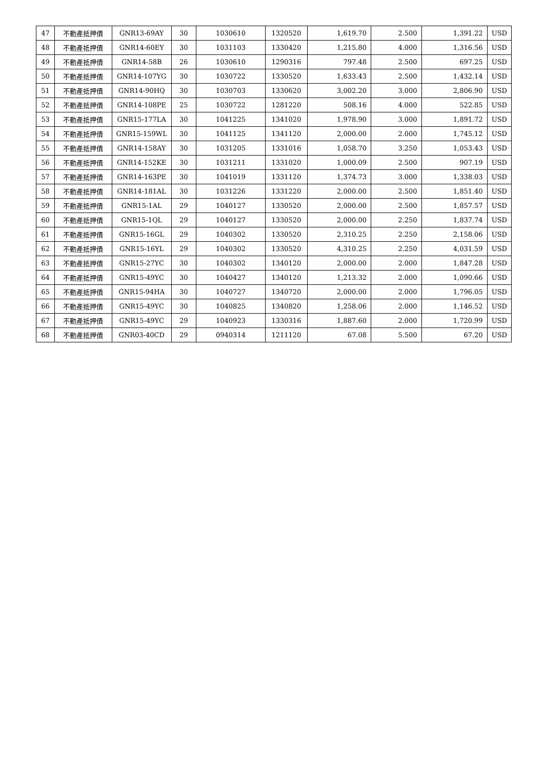| 47 | 不動產抵押債 | GNR13-69AY | 30 | 1030610 | 1320520 | 1,619.70 | 2.500 | 1,391.22 | USD |
| 48 | 不動產抵押債 | GNR14-60EY | 30 | 1031103 | 1330420 | 1,215.80 | 4.000 | 1,316.56 | USD |
| 49 | 不動產抵押債 | GNR14-58B | 26 | 1030610 | 1290316 | 797.48 | 2.500 | 697.25 | USD |
| 50 | 不動產抵押債 | GNR14-107YG | 30 | 1030722 | 1330520 | 1,633.43 | 2.500 | 1,432.14 | USD |
| 51 | 不動產抵押債 | GNR14-90HQ | 30 | 1030703 | 1330620 | 3,002.20 | 3.000 | 2,806.90 | USD |
| 52 | 不動產抵押債 | GNR14-108PE | 25 | 1030722 | 1281220 | 508.16 | 4.000 | 522.85 | USD |
| 53 | 不動產抵押債 | GNR15-177LA | 30 | 1041225 | 1341020 | 1,978.90 | 3.000 | 1,891.72 | USD |
| 54 | 不動產抵押債 | GNR15-159WL | 30 | 1041125 | 1341120 | 2,000.00 | 2.000 | 1,745.12 | USD |
| 55 | 不動產抵押債 | GNR14-158AY | 30 | 1031205 | 1331016 | 1,058.70 | 3.250 | 1,053.43 | USD |
| 56 | 不動產抵押債 | GNR14-152KE | 30 | 1031211 | 1331020 | 1,000.09 | 2.500 | 907.19 | USD |
| 57 | 不動產抵押債 | GNR14-163PE | 30 | 1041019 | 1331120 | 1,374.73 | 3.000 | 1,338.03 | USD |
| 58 | 不動產抵押債 | GNR14-181AL | 30 | 1031226 | 1331220 | 2,000.00 | 2.500 | 1,851.40 | USD |
| 59 | 不動產抵押債 | GNR15-1AL | 29 | 1040127 | 1330520 | 2,000.00 | 2.500 | 1,857.57 | USD |
| 60 | 不動產抵押債 | GNR15-1QL | 29 | 1040127 | 1330520 | 2,000.00 | 2.250 | 1,837.74 | USD |
| 61 | 不動產抵押債 | GNR15-16GL | 29 | 1040302 | 1330520 | 2,310.25 | 2.250 | 2,158.06 | USD |
| 62 | 不動產抵押債 | GNR15-16YL | 29 | 1040302 | 1330520 | 4,310.25 | 2.250 | 4,031.59 | USD |
| 63 | 不動產抵押債 | GNR15-27YC | 30 | 1040302 | 1340120 | 2,000.00 | 2.000 | 1,847.28 | USD |
| 64 | 不動產抵押債 | GNR15-49YC | 30 | 1040427 | 1340120 | 1,213.32 | 2.000 | 1,090.66 | USD |
| 65 | 不動產抵押債 | GNR15-94HA | 30 | 1040727 | 1340720 | 2,000.00 | 2.000 | 1,796.05 | USD |
| 66 | 不動產抵押債 | GNR15-49YC | 30 | 1040825 | 1340820 | 1,258.06 | 2.000 | 1,146.52 | USD |
| 67 | 不動產抵押債 | GNR15-49YC | 29 | 1040923 | 1330316 | 1,887.60 | 2.000 | 1,720.99 | USD |
| 68 | 不動產抵押債 | GNR03-40CD | 29 | 0940314 | 1211120 | 67.08 | 5.500 | 67.20 | USD |